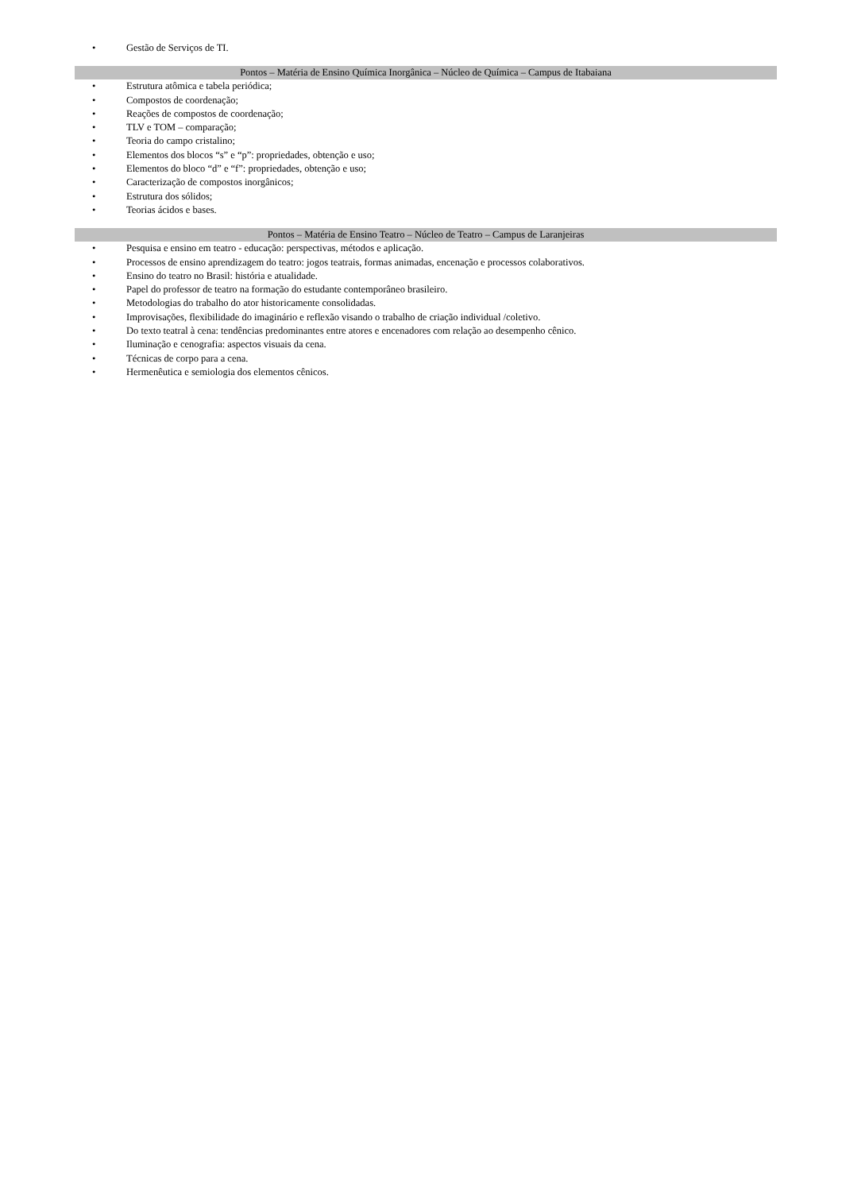• Gestão de Serviços de TI.
Pontos – Matéria de Ensino Química Inorgânica – Núcleo de Química – Campus de Itabaiana
• Estrutura atômica e tabela periódica;
• Compostos de coordenação;
• Reações de compostos de coordenação;
• TLV e TOM – comparação;
• Teoria do campo cristalino;
• Elementos dos blocos “s” e “p”: propriedades, obtenção e uso;
• Elementos do bloco “d” e “f”: propriedades, obtenção e uso;
• Caracterização de compostos inorgânicos;
• Estrutura dos sólidos;
• Teorias ácidos e bases.
Pontos – Matéria de Ensino Teatro – Núcleo de Teatro – Campus de Laranjeiras
• Pesquisa e ensino em teatro - educação: perspectivas, métodos e aplicação.
• Processos de ensino aprendizagem do teatro: jogos teatrais, formas animadas, encenação e processos colaborativos.
• Ensino do teatro no Brasil: história e atualidade.
• Papel do professor de teatro na formação do estudante contemporâneo brasileiro.
• Metodologias do trabalho do ator historicamente consolidadas.
• Improvisações, flexibilidade do imaginário e reflexão visando o trabalho de criação individual /coletivo.
• Do texto teatral à cena: tendências predominantes entre atores e encenadores com relação ao desempenho cênico.
• Iluminação e cenografia: aspectos visuais da cena.
• Técnicas de corpo para a cena.
• Hermenêutica e semiologia dos elementos cênicos.